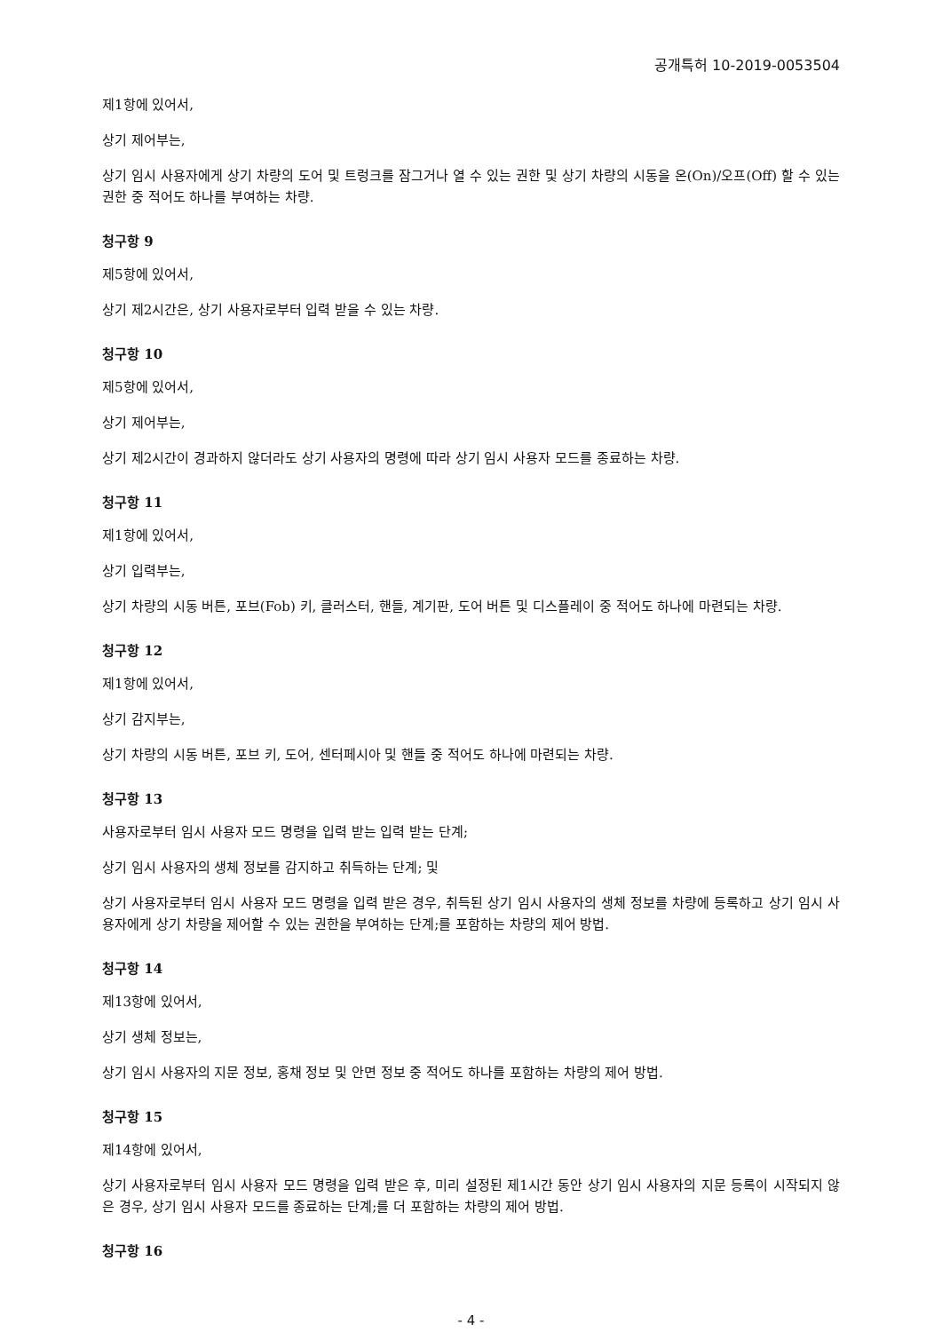공개특허 10-2019-0053504
제1항에 있어서,
상기 제어부는,
상기 임시 사용자에게 상기 차량의 도어 및 트렁크를 잠그거나 열 수 있는 권한 및 상기 차량의 시동을 온(On)/오프(Off) 할 수 있는 권한 중 적어도 하나를 부여하는 차량.
청구항 9
제5항에 있어서,
상기 제2시간은, 상기 사용자로부터 입력 받을 수 있는 차량.
청구항 10
제5항에 있어서,
상기 제어부는,
상기 제2시간이 경과하지 않더라도 상기 사용자의 명령에 따라 상기 임시 사용자 모드를 종료하는 차량.
청구항 11
제1항에 있어서,
상기 입력부는,
상기 차량의 시동 버튼, 포브(Fob) 키, 클러스터, 핸들, 계기판, 도어 버튼 및 디스플레이 중 적어도 하나에 마련되는 차량.
청구항 12
제1항에 있어서,
상기 감지부는,
상기 차량의 시동 버튼, 포브 키, 도어, 센터페시아 및 핸들 중 적어도 하나에 마련되는 차량.
청구항 13
사용자로부터 임시 사용자 모드 명령을 입력 받는 입력 받는 단계;
상기 임시 사용자의 생체 정보를 감지하고 취득하는 단계; 및
상기 사용자로부터 임시 사용자 모드 명령을 입력 받은 경우, 취득된 상기 임시 사용자의 생체 정보를 차량에 등록하고 상기 임시 사용자에게 상기 차량을 제어할 수 있는 권한을 부여하는 단계;를 포함하는 차량의 제어 방법.
청구항 14
제13항에 있어서,
상기 생체 정보는,
상기 임시 사용자의 지문 정보, 홍채 정보 및 안면 정보 중 적어도 하나를 포함하는 차량의 제어 방법.
청구항 15
제14항에 있어서,
상기 사용자로부터 임시 사용자 모드 명령을 입력 받은 후, 미리 설정된 제1시간 동안 상기 임시 사용자의 지문 등록이 시작되지 않은 경우, 상기 임시 사용자 모드를 종료하는 단계;를 더 포함하는 차량의 제어 방법.
청구항 16
- 4 -